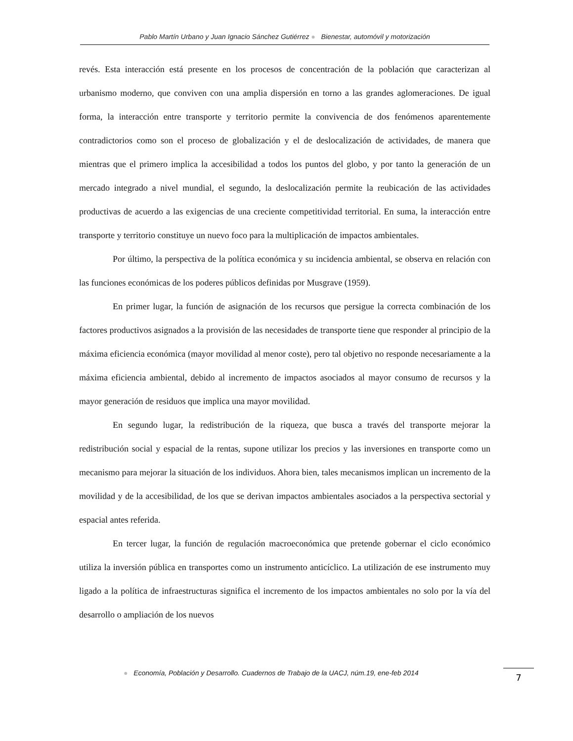Pablo Martín Urbano y Juan Ignacio Sánchez Gutiérrez ● Bienestar, automóvil y motorización
revés. Esta interacción está presente en los procesos de concentración de la población que caracterizan al urbanismo moderno, que conviven con una amplia dispersión en torno a las grandes aglomeraciones. De igual forma, la interacción entre transporte y territorio permite la convivencia de dos fenómenos aparentemente contradictorios como son el proceso de globalización y el de deslocalización de actividades, de manera que mientras que el primero implica la accesibilidad a todos los puntos del globo, y por tanto la generación de un mercado integrado a nivel mundial, el segundo, la deslocalización permite la reubicación de las actividades productivas de acuerdo a las exigencias de una creciente competitividad territorial. En suma, la interacción entre transporte y territorio constituye un nuevo foco para la multiplicación de impactos ambientales.
Por último, la perspectiva de la política económica y su incidencia ambiental, se observa en relación con las funciones económicas de los poderes públicos definidas por Musgrave (1959).
En primer lugar, la función de asignación de los recursos que persigue la correcta combinación de los factores productivos asignados a la provisión de las necesidades de transporte tiene que responder al principio de la máxima eficiencia económica (mayor movilidad al menor coste), pero tal objetivo no responde necesariamente a la máxima eficiencia ambiental, debido al incremento de impactos asociados al mayor consumo de recursos y la mayor generación de residuos que implica una mayor movilidad.
En segundo lugar, la redistribución de la riqueza, que busca a través del transporte mejorar la redistribución social y espacial de la rentas, supone utilizar los precios y las inversiones en transporte como un mecanismo para mejorar la situación de los individuos. Ahora bien, tales mecanismos implican un incremento de la movilidad y de la accesibilidad, de los que se derivan impactos ambientales asociados a la perspectiva sectorial y espacial antes referida.
En tercer lugar, la función de regulación macroeconómica que pretende gobernar el ciclo económico utiliza la inversión pública en transportes como un instrumento anticíclico. La utilización de ese instrumento muy ligado a la política de infraestructuras significa el incremento de los impactos ambientales no solo por la vía del desarrollo o ampliación de los nuevos
● Economía, Población y Desarrollo. Cuadernos de Trabajo de la UACJ, núm.19, ene-feb 2014
7